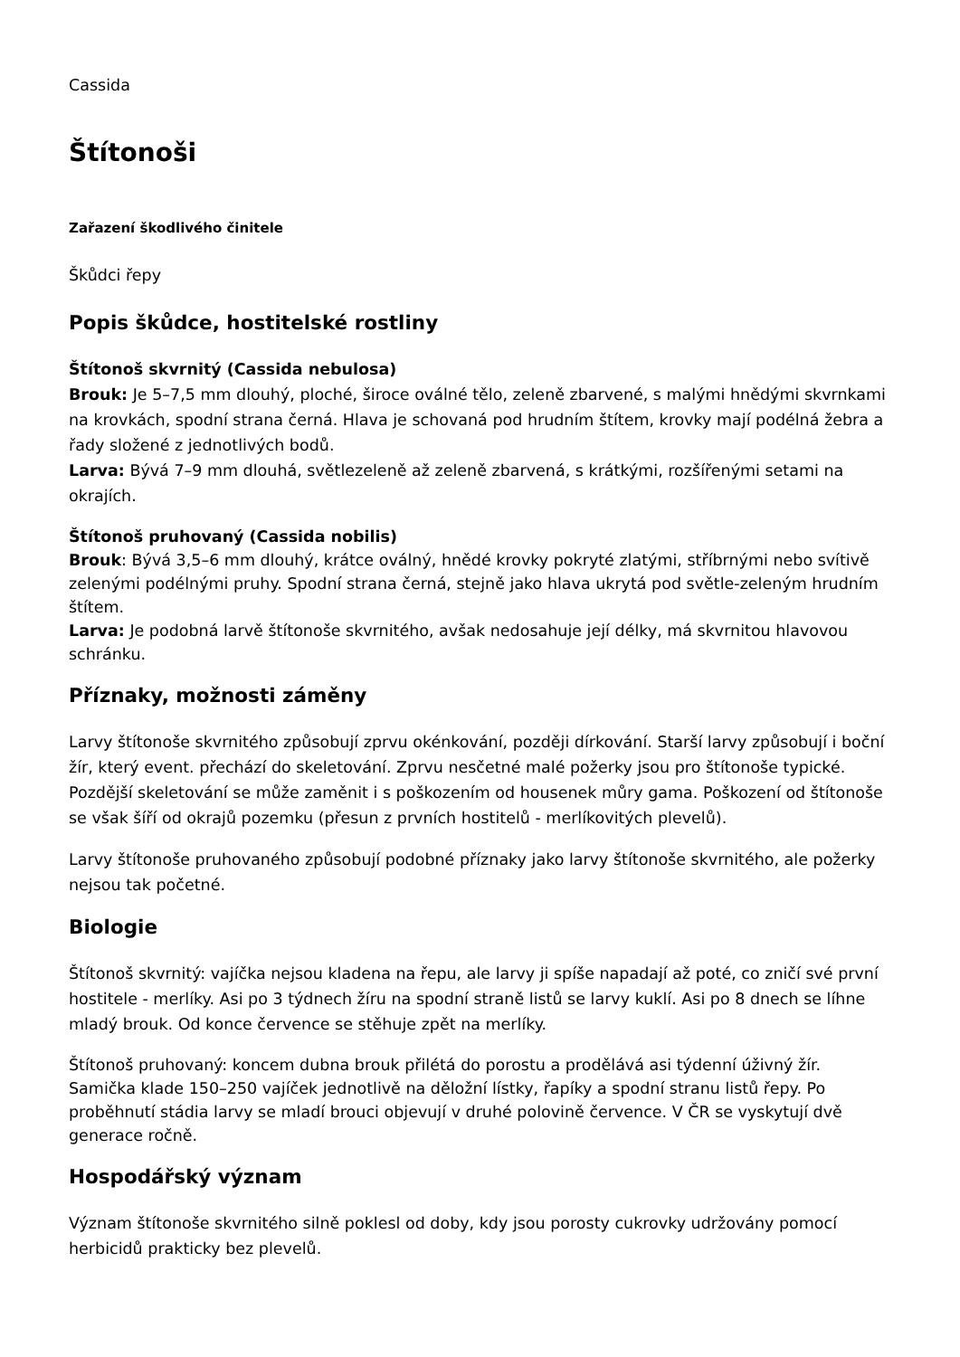Cassida
Štítonoši
Zařazení škodlivého činitele
Škůdci řepy
Popis škůdce, hostitelské rostliny
Štítonoš skvrnitý (Cassida nebulosa)
Brouk: Je 5–7,5 mm dlouhý, ploché, široce oválné tělo, zeleně zbarvené, s malými hnědými skvrnkami na krovkách, spodní strana černá. Hlava je schovaná pod hrudním štítem, krovky mají podélná žebra a řady složené z jednotlivých bodů.
Larva: Bývá 7–9 mm dlouhá, světlezeleně až zeleně zbarvená, s krátkými, rozšířenými setami na okrajích.
Štítonoš pruhovaný (Cassida nobilis)
Brouk: Bývá 3,5–6 mm dlouhý, krátce oválný, hnědé krovky pokryté zlatými, stříbrnými nebo svítivě zelenými podélnými pruhy. Spodní strana černá, stejně jako hlava ukrytá pod světle-zeleným hrudním štítem.
Larva: Je podobná larvě štítonoše skvrnitého, avšak nedosahuje její délky, má skvrnitou hlavovou schránku.
Příznaky, možnosti záměny
Larvy štítonoše skvrnitého způsobují zprvu okénkování, později dírkování. Starší larvy způsobují i boční žír, který event. přechází do skeletování. Zprvu nesčetné malé požerky jsou pro štítonoše typické. Pozdější skeletování se může zaměnit i s poškozením od housenek můry gama. Poškození od štítonoše se však šíří od okrajů pozemku (přesun z prvních hostitelů - merlíkovitých plevelů).
Larvy štítonoše pruhovaného způsobují podobné příznaky jako larvy štítonoše skvrnitého, ale požerky nejsou tak početné.
Biologie
Štítonoš skvrnitý: vajíčka nejsou kladena na řepu, ale larvy ji spíše napadají až poté, co zničí své první hostitele - merlíky. Asi po 3 týdnech žíru na spodní straně listů se larvy kuklí. Asi po 8 dnech se líhne mladý brouk. Od konce července se stěhuje zpět na merlíky.
Štítonoš pruhovaný: koncem dubna brouk přilétá do porostu a prodělává asi týdenní úživný žír. Samička klade 150–250 vajíček jednotlivě na děložní lístky, řapíky a spodní stranu listů řepy. Po proběhnutí stádia larvy se mladí brouci objevují v druhé polovině července. V ČR se vyskytují dvě generace ročně.
Hospodářský význam
Význam štítonoše skvrnitého silně poklesl od doby, kdy jsou porosty cukrovky udržovány pomocí herbicidů prakticky bez plevelů.